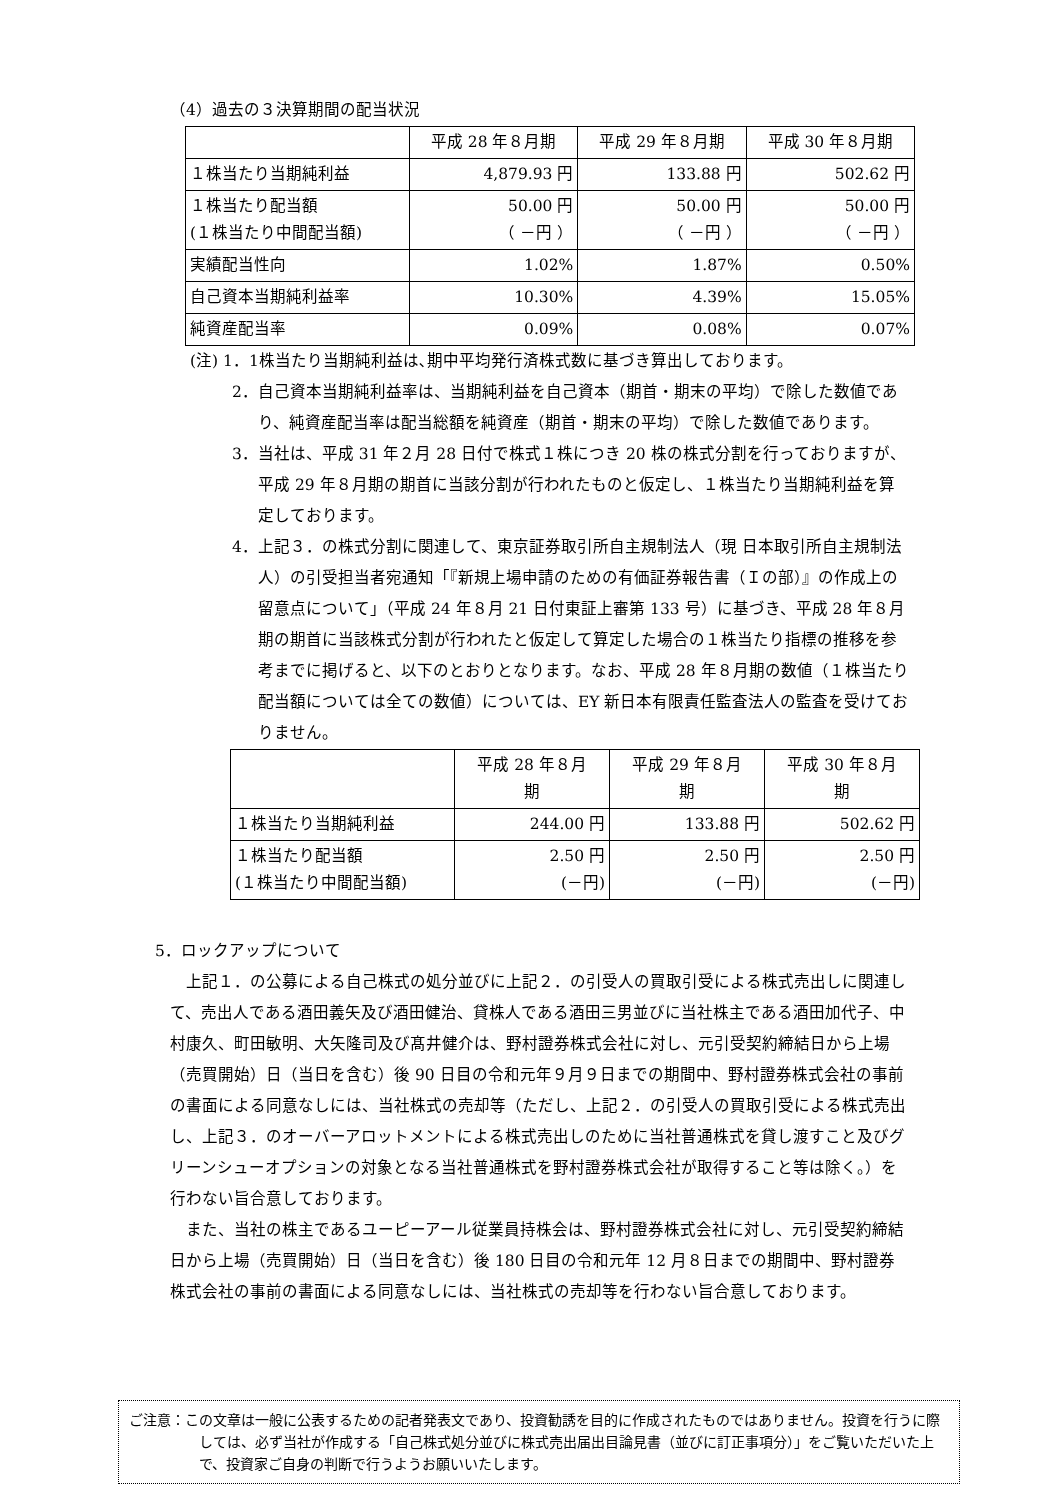（4）過去の３決算期間の配当状況
| | 平成 28 年８月期 | 平成 29 年８月期 | 平成 30 年８月期 |
| --- | --- | --- | --- |
| １株当たり当期純利益 | 4,879.93 円 | 133.88 円 | 502.62 円 |
| １株当たり配当額 (１株当たり中間配当額) | 50.00 円 （ －円 ） | 50.00 円 （ －円 ） | 50.00 円 （ －円 ） |
| 実績配当性向 | 1.02% | 1.87% | 0.50% |
| 自己資本当期純利益率 | 10.30% | 4.39% | 15.05% |
| 純資産配当率 | 0.09% | 0.08% | 0.07% |
(注) 1．1株当たり当期純利益は､期中平均発行済株式数に基づき算出しております。
2．自己資本当期純利益率は、当期純利益を自己資本（期首・期末の平均）で除した数値であり、純資産配当率は配当総額を純資産（期首・期末の平均）で除した数値であります。
3．当社は、平成 31 年２月 28 日付で株式１株につき 20 株の株式分割を行っておりますが、平成 29 年８月期の期首に当該分割が行われたものと仮定し、１株当たり当期純利益を算定しております。
4．上記３．の株式分割に関連して、東京証券取引所自主規制法人（現 日本取引所自主規制法人）の引受担当者宛通知「『新規上場申請のための有価証券報告書（Ｉの部）』の作成上の留意点について」（平成 24 年８月 21 日付東証上審第 133 号）に基づき、平成 28 年８月期の期首に当該株式分割が行われたと仮定して算定した場合の１株当たり指標の推移を参考までに掲げると、以下のとおりとなります。なお、平成 28 年８月期の数値（１株当たり配当額については全ての数値）については、EY 新日本有限責任監査法人の監査を受けておりません。
| | 平成 28 年８月 期 | 平成 29 年８月 期 | 平成 30 年８月 期 |
| --- | --- | --- | --- |
| １株当たり当期純利益 | 244.00 円 | 133.88 円 | 502.62 円 |
| １株当たり配当額 (１株当たり中間配当額) | 2.50 円 (－円) | 2.50 円 (－円) | 2.50 円 (－円) |
5．ロックアップについて
上記１．の公募による自己株式の処分並びに上記２．の引受人の買取引受による株式売出しに関連して、売出人である酒田義矢及び酒田健治、貸株人である酒田三男並びに当社株主である酒田加代子、中村康久、町田敏明、大矢隆司及び髙井健介は、野村證券株式会社に対し、元引受契約締結日から上場（売買開始）日（当日を含む）後 90 日目の令和元年９月９日までの期間中、野村證券株式会社の事前の書面による同意なしには、当社株式の売却等（ただし、上記２．の引受人の買取引受による株式売出し、上記３．のオーバーアロットメントによる株式売出しのために当社普通株式を貸し渡すこと及びグリーンシューオプションの対象となる当社普通株式を野村證券株式会社が取得すること等は除く。）を行わない旨合意しております。
また、当社の株主であるユーピーアール従業員持株会は、野村證券株式会社に対し、元引受契約締結日から上場（売買開始）日（当日を含む）後 180 日目の令和元年 12 月８日までの期間中、野村證券株式会社の事前の書面による同意なしには、当社株式の売却等を行わない旨合意しております。
ご注意：この文章は一般に公表するための記者発表文であり、投資勧誘を目的に作成されたものではありません。投資を行うに際しては、必ず当社が作成する「自己株式処分並びに株式売出届出目論見書（並びに訂正事項分）」をご覧いただいた上で、投資家ご自身の判断で行うようお願いいたします。